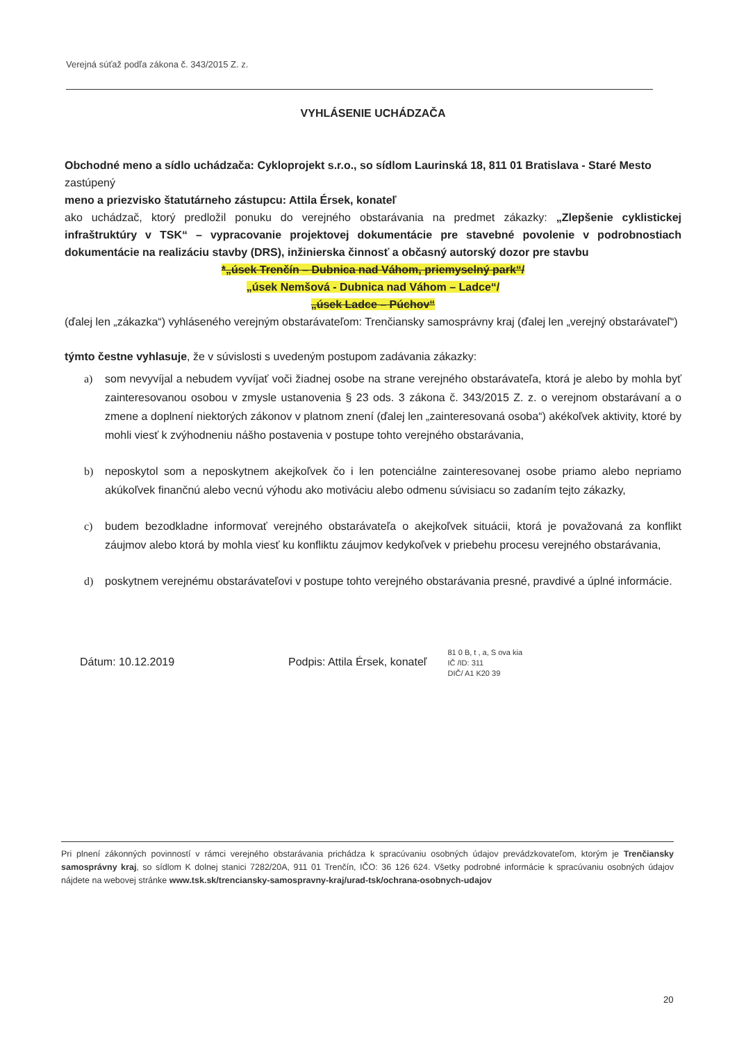Verejná súťaž podľa zákona č. 343/2015 Z. z.
VYHLÁSENIE UCHÁDZAČA
Obchodné meno a sídlo uchádzača: Cykloprojekt s.r.o., so sídlom Laurinská 18, 811 01 Bratislava - Staré Mesto
zastúpený
meno a priezvisko štatutárneho zástupcu: Attila Érsek, konateľ
ako uchádzač, ktorý predložil ponuku do verejného obstarávania na predmet zákazky: „Zlepšenie cyklistickej infraštruktúry v TSK“ – vypracovanie projektovej dokumentácie pre stavebné povolenie v podrobnostiach dokumentácie na realizáciu stavby (DRS), inžinierska činnosť a občasný autorský dozor pre stavbu
*„úsek Trenčín – Dubnica nad Váhom, priemyselný park“/
„úsek Nemšová - Dubnica nad Váhom – Ladce“/
„úsek Ladce – Púchov“
(ďalej len „zákazka“) vyhláseného verejným obstarávateľom: Trenčiansky samosprávny kraj (ďalej len „verejný obstarávateľ“)
týmto čestne vyhlasuje, že v súvislosti s uvedeným postupom zadávania zákazky:
a) som nevyvíjal a nebudem vyvíjať voči žiadnej osobe na strane verejného obstarávateľa, ktorá je alebo by mohla byť zainteresovanou osobou v zmysle ustanovenia § 23 ods. 3 zákona č. 343/2015 Z. z. o verejnom obstarávaní a o zmene a doplnení niektorých zákonov v platnom znení (ďalej len „zainteresovaná osoba“) akékoľvek aktivity, ktoré by mohli viesť k zvýhodneniu nášho postavenia v postupe tohto verejného obstarávania,
b) neposkytol som a neposkytnem akejkoľvek čo i len potenciálne zainteresovanej osobe priamo alebo nepriamo akúkoľvek finančnú alebo vecnú výhodu ako motiváciu alebo odmenu súvisiacu so zadaním tejto zákazky,
c) budem bezodkladne informovať verejného obstarávateľa o akejkoľvek situácii, ktorá je považovaná za konflikt záujmov alebo ktorá by mohla viesť ku konfliktu záujmov kedykoľvek v priebehu procesu verejného obstarávania,
d) poskytnem verejnému obstarávateľovi v postupe tohto verejného obstarávania presné, pravdivé a úplné informácie.
Dátum: 10.12.2019 Podpis: Attila Érsek, konateľ 81 0 B, t , a, S ova kia
IČ /ID: 311
DIČ/ A1 K20 39
Pri plnení zákonných povinností v rámci verejného obstarávania prichádza k spracúvaniu osobných údajov prevádzkovateľom, ktorým je Trenčiansky samosprávny kraj, so sídlom K dolnej stanici 7282/20A, 911 01 Trenčín, IČO: 36 126 624. Všetky podrobné informácie k spracúvaniu osobných údajov nájdete na webovej stránke www.tsk.sk/trenciansky-samospravny-kraj/urad-tsk/ochrana-osobnych-udajov
20